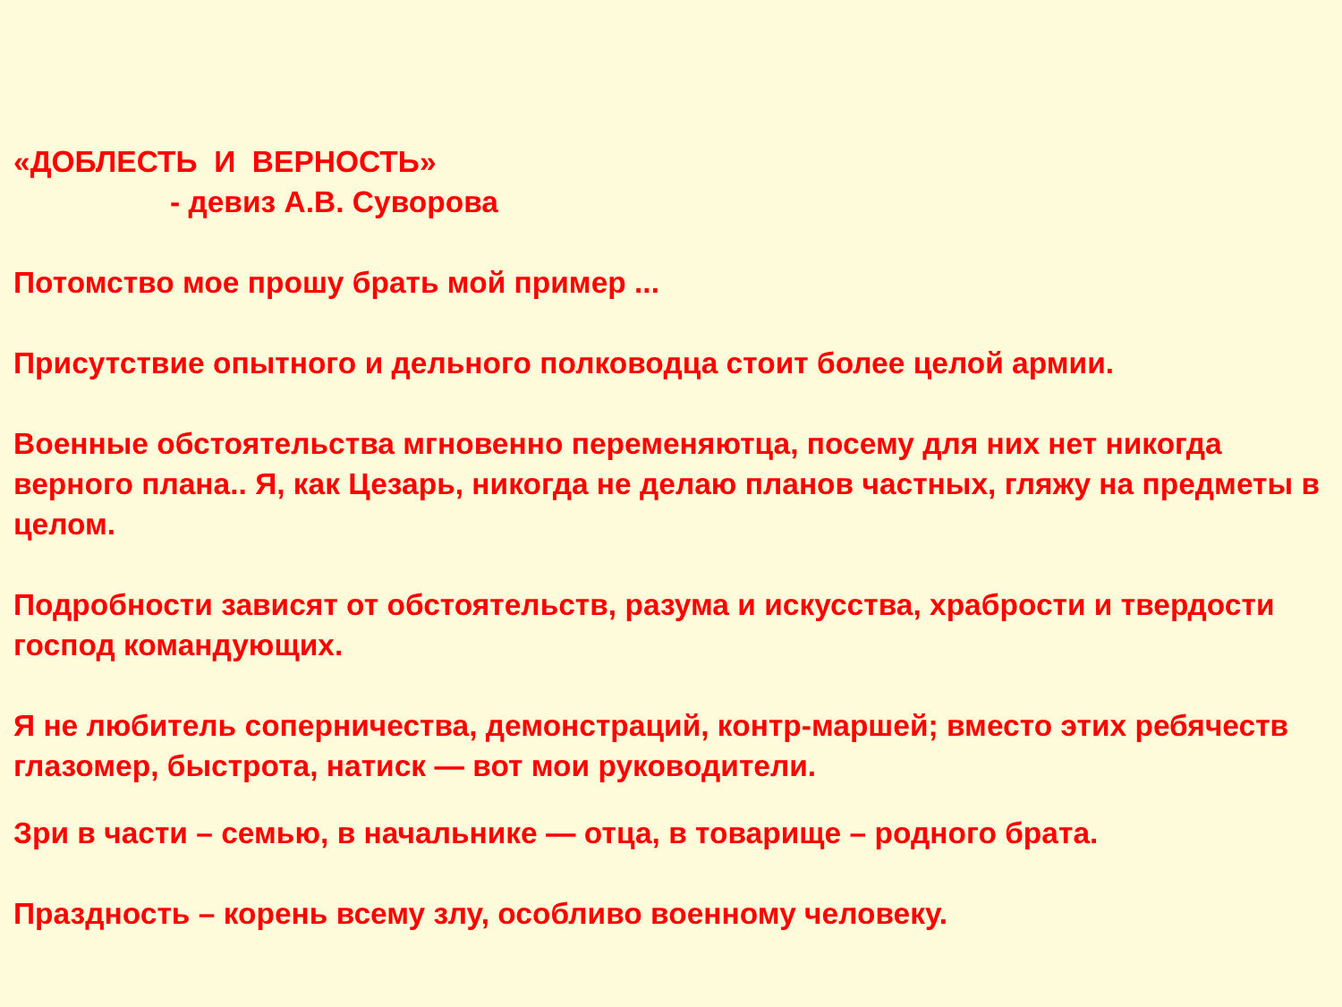«ДОБЛЕСТЬ И ВЕРНОСТЬ»
- девиз А.В. Суворова
Потомство мое прошу брать мой пример ...
Присутствие опытного и дельного полководца стоит более целой армии.
Военные обстоятельства мгновенно переменяютца, посему для них нет никогда верного плана.. Я, как Цезарь, никогда не делаю планов частных, гляжу на предметы в целом.
Подробности зависят от обстоятельств, разума и искусства, храбрости и твердости господ командующих.
Я не любитель соперничества, демонстраций, контр-маршей; вместо этих ребячеств глазомер, быстрота, натиск — вот мои руководители.
Зри в части – семью, в начальнике — отца, в товарище – родного брата.
Праздность – корень всему злу, особливо военному человеку.